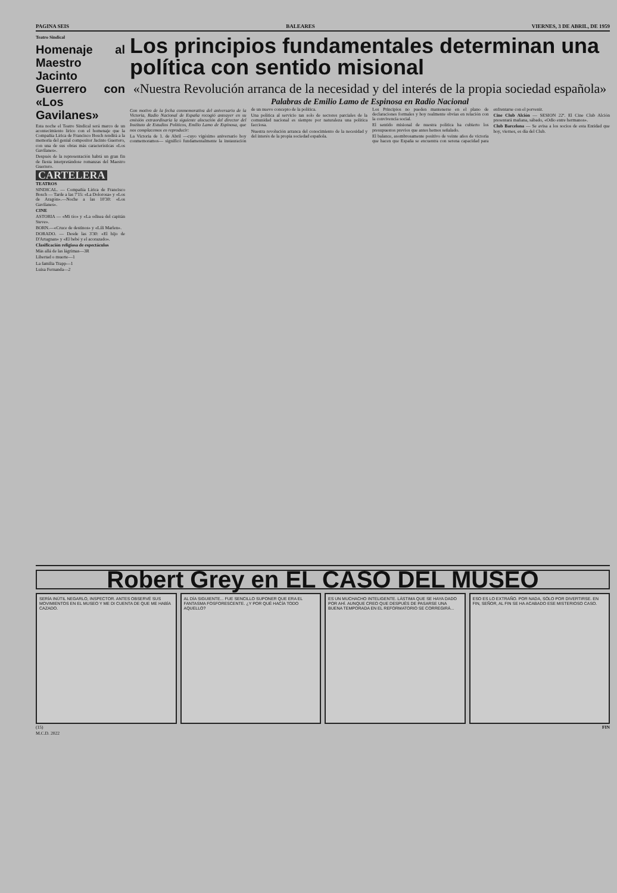PAGINA SEIS BALEARES VIERNES, 3 DE ABRIL, DE 1959
Teatro Sindical
Homenaje al Maestro Jacinto Guerrero con «Los Gavilanes»
Esta noche el Teatro Sindical será marco de un acontecimiento lírico con el homenaje que la Compañía Lírica de Francisco Bosch rendirá a la memoria del genial compositor Jacinto Guerrero, con una de sus obras más características «Los Gavilanes».
Después de la representación habrá un gran fin de fiesta interpretándose romanzas del Maestro Guerrero.
CARTELERA
TEATROS
SINDICAL. — Compañía Lírica de Francisco Bosch — Tarde a las 7'15: «La Dolorosa» y «Los de Aragón».—Noche a las 10'30: «Los Gavilanes».
CINE
ASTORIA — «Mi tío» y «La odisea del capitán Steve».
BORN.—«Cruce de destinos» y «Lili Marlen».
DORADO. — Desde las 3'30: «El hijo de D'Artagnan» y «El bebé y el acorazado».
Clasificación religiosa de espectáculos
Más allá de las lágrimas—3R
Libertad o muerte—1
La familia Trapp—1
Luisa Fernanda—2
Los principios fundamentales determinan una política con sentido misional
«Nuestra Revolución arranca de la necesidad y del interés de la propia sociedad española»
Palabras de Emilio Lamo de Espinosa en Radio Nacional
Con motivo de la fecha conmemorativa del aniversario de la Victoria, Radio Nacional de España recogió anteayer en su emisión extraordinaria la siguiente alocución del director del Instituto de Estudios Políticos, Emilio Lamo de Espinosa, que nos complacemos en reproducir:
La Victoria de 1. de Abril —cuyo vigésimo aniversario hoy conmemoramos— significó fundamentalmente la instauración de un nuevo concepto de la política.
Una política al servicio tan solo de sectores parciales de la comunidad nacional es siempre por naturaleza una política facciosa.
Nuestra revolución arranca del conocimiento de la necesidad y del interés de la propia sociedad española.
Los Principios no pueden mantenerse en el plano de declaraciones formales y hoy realmente obvias en relación con la convivencia social.
El sentido misional de nuestra política ha cubierto los presupuestos previos que antes hemos señalado.
El balance, asombrosamente positivo de veinte años de victoria que hacen que España se encuentra con serena capacidad para enfrentarse con el porvenir.
Cine Club Alción — SESION 22ª. El Cine Club Alción presentará mañana, sábado, «Odio entre hermanos».
Club Barcelona — Se avisa a los socios de esta Entidad que hoy, viernes, es día del Club.
Robert Grey en EL CASO DEL MUSEO
SERÍA INÚTIL NEGARLO, INSPECTOR. ANTES OBSERVÉ SUS MOVIMIENTOS EN EL MUSEO Y ME DI CUENTA DE QUE ME HABÍA CAZADO.
AL DÍA SIGUIENTE... FUE SENCILLO SUPONER QUE ERA EL FANTASMA FOSFORESCENTE. ¿Y POR QUÉ HACÍA TODO AQUELLO?
ES UN MUCHACHO INTELIGENTE. LÁSTIMA QUE SE HAYA DADO POR AHÍ. AUNQUE CREO QUE DESPUÉS DE PASARSE UNA BUENA TEMPORADA EN EL REFORMATORIO SE CORREGIRÁ...
ESO ES LO EXTRAÑO. POR NADA, SÓLO POR DIVERTIRSE. EN FIN, SEÑOR, AL FIN SE HA ACABADO ESE MISTERIOSO CASO.
(15) FIN
M.C.D. 2022